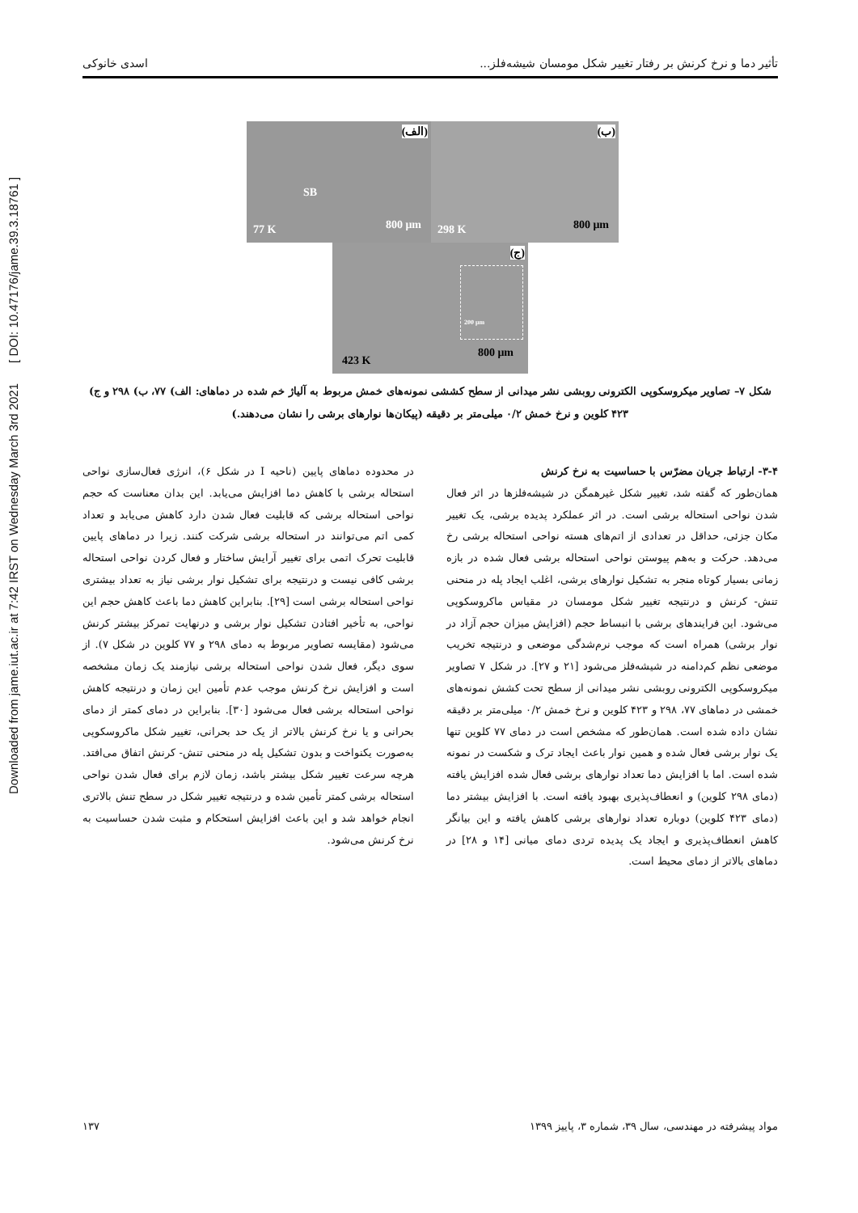Downloaded from jame.iut.ac.ir at 7:42 IRST on Wednesday March 3rd 2021 [ DOI: 10.47176/jame.39.3.18761 ]
تأثیر دما و نرخ کرنش بر رفتار تغییر شکل مومسان شیشه‌فلز... اسدی خانوکی
(الف)
SB
77 K 800 μm
(ب)
298 K 800 μm
(ج)
423 K
800 μm
200 μm
شکل ۷– تصاویر میکروسکوپی الکترونی روبشی نشر میدانی از سطح کششی نمونه‌های خمش مربوط به آلیاژ خم شده در دماهای: الف) ۷۷، ب) ۲۹۸ و ج) ۴۲۳ کلوین و نرخ خمش ۰/۲ میلی‌متر بر دقیقه (پیکان‌ها نوارهای برشی را نشان می‌دهند.)
۳-۴- ارتباط جریان مضرّس با حساسیت به نرخ کرنش
همان‌طور که گفته شد، تغییر شکل غیرهمگن در شیشه‌فلزها در اثر فعال شدن نواحی استحاله برشی است. در اثر عملکرد پدیده برشی، یک تغییر مکان جزئی، حداقل در تعدادی از اتم‌های هسته نواحی استحاله برشی رخ می‌دهد. حرکت و به‌هم پیوستن نواحی استحاله برشی فعال شده در بازه زمانی بسیار کوتاه منجر به تشکیل نوارهای برشی، اغلب ایجاد پله در منحنی تنش- کرنش و درنتیجه تغییر شکل مومسان در مقیاس ماکروسکوپی می‌شود. این فرایندهای برشی با انبساط حجم (افزایش میزان حجم آزاد در نوار برشی) همراه است که موجب نرم‌شدگی موضعی و درنتیجه تخریب موضعی نظم کم‌دامنه در شیشه‌فلز می‌شود [۲۱ و ۲۷]. در شکل ۷ تصاویر میکروسکوپی الکترونی روبشی نشر میدانی از سطح تحت کشش نمونه‌های خمشی در دماهای ۷۷، ۲۹۸ و ۴۲۳ کلوین و نرخ خمش ۰/۲ میلی‌متر بر دقیقه نشان داده شده است. همان‌طور که مشخص است در دمای ۷۷ کلوین تنها یک نوار برشی فعال شده و همین نوار باعث ایجاد ترک و شکست در نمونه شده است. اما با افزایش دما تعداد نوارهای برشی فعال شده افزایش یافته (دمای ۲۹۸ کلوین) و انعطاف‌پذیری بهبود یافته است. با افزایش بیشتر دما (دمای ۴۲۳ کلوین) دوباره تعداد نوارهای برشی کاهش یافته و این بیانگر کاهش انعطاف‌پذیری و ایجاد یک پدیده تردی دمای میانی [۱۴ و ۲۸] در دماهای بالاتر از دمای محیط است.
در محدوده دماهای پایین (ناحیه I در شکل ۶)، انرژی فعال‌سازی نواحی استحاله برشی با کاهش دما افزایش می‌یابد. این بدان معناست که حجم نواحی استحاله برشی که قابلیت فعال شدن دارد کاهش می‌یابد و تعداد کمی اتم می‌توانند در استحاله برشی شرکت کنند. زیرا در دماهای پایین قابلیت تحرک اتمی برای تغییر آرایش ساختار و فعال کردن نواحی استحاله برشی کافی نیست و درنتیجه برای تشکیل نوار برشی نیاز به تعداد بیشتری نواحی استحاله برشی است [۲۹]. بنابراین کاهش دما باعث کاهش حجم این نواحی، به تأخیر افتادن تشکیل نوار برشی و درنهایت تمرکز بیشتر کرنش می‌شود (مقایسه تصاویر مربوط به دمای ۲۹۸ و ۷۷ کلوین در شکل ۷). از سوی دیگر، فعال شدن نواحی استحاله برشی نیازمند یک زمان مشخصه است و افزایش نرخ کرنش موجب عدم تأمین این زمان و درنتیجه کاهش نواحی استحاله برشی فعال می‌شود [۳۰]. بنابراین در دمای کمتر از دمای بحرانی و یا نرخ کرنش بالاتر از یک حد بحرانی، تغییر شکل ماکروسکوپی به‌صورت یکنواخت و بدون تشکیل پله در منحنی تنش- کرنش اتفاق می‌افتد. هرچه سرعت تغییر شکل بیشتر باشد، زمان لازم برای فعال شدن نواحی استحاله برشی کمتر تأمین شده و درنتیجه تغییر شکل در سطح تنش بالاتری انجام خواهد شد و این باعث افزایش استحکام و مثبت شدن حساسیت به نرخ کرنش می‌شود.
مواد پیشرفته در مهندسی، سال ۳۹، شماره ۳، پاییز ۱۳۹۹ ۱۳۷